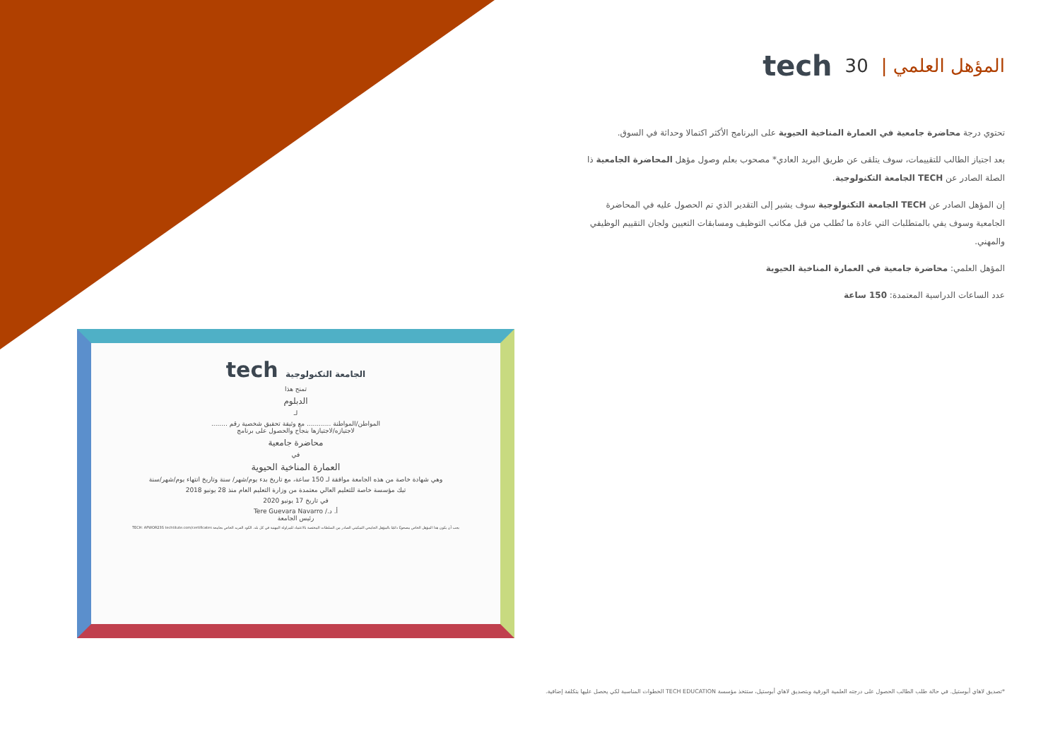tech 30 | المؤهل العلمي
تحتوي درجة محاضرة جامعية في العمارة المناخية الحيوية على البرنامج الأكثر اكتمالا وحداثة في السوق.
بعد اجتياز الطالب للتقييمات، سوف يتلقى عن طريق البريد العادي* مصحوب بعلم وصول مؤهل المحاضرة الجامعية ذا الصلة الصادر عن TECH الجامعة التكنولوجية.
إن المؤهل الصادر عن TECH الجامعة التكنولوجية سوف يشير إلى التقدير الذي تم الحصول عليه في المحاضرة الجامعية وسوف يفي بالمتطلبات التي عادة ما تُطلب من قبل مكاتب التوظيف ومسابقات التعيين ولجان التقييم الوظيفي والمهني.
المؤهل العلمي: محاضرة جامعية في العمارة المناخية الحيوية
عدد الساعات الدراسية المعتمدة: 150 ساعة
tech الجامعة التكنولوجية
تمنح هذا
الدبلوم
لـ
المواطن/المواطنة ............ مع وثيقة تحقيق شخصية رقم ........
لاجتيازه/لاجتيازها بنجاح والحصول على برنامج
محاضرة جامعية
في
العمارة المناخية الحيوية
وهي شهادة خاصة من هذه الجامعة موافقة لـ 150 ساعة، مع تاريخ بدء يوم/شهر/ سنة وتاريخ انتهاء يوم/شهر/سنة
تيك مؤسسة خاصة للتعليم العالي معتمدة من وزارة التعليم العام منذ 28 يونيو 2018
في تاريخ 17 يونيو 2020
أ. د./ Tere Guevara Navarro
رئيس الجامعة
يجب أن يكون هذا المؤهل الخاص مصحوبًا دائمًا بالمؤهل الجامعي التمكيني الصادر من السلطات المختصة بالاعتماد للمزاولة المهنية في كل بلد. الكود الفريد الخاص بجامعة TECH: AFWOR23S techtitute.com/certificates
*تصديق لاهاي أبوستيل. في حالة طلب الطالب الحصول على درجته العلمية الورقية وبتصديق لاهاي أبوستيل، ستتخذ مؤسسة TECH EDUCATION الخطوات المناسبة لكي يحصل عليها بتكلفة إضافية.